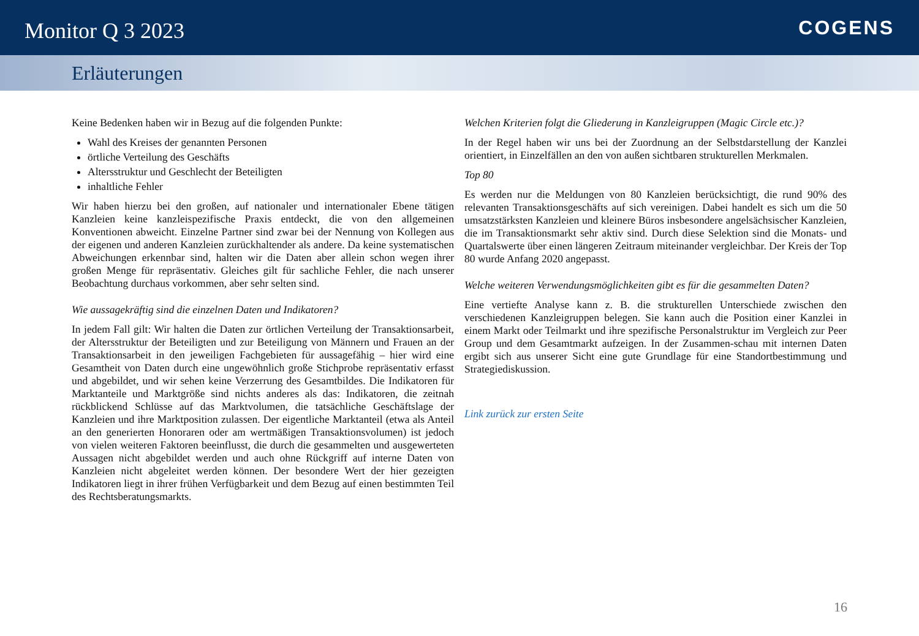Monitor Q 3 2023
COGENS
Erläuterungen
Keine Bedenken haben wir in Bezug auf die folgenden Punkte:
Wahl des Kreises der genannten Personen
örtliche Verteilung des Geschäfts
Altersstruktur und Geschlecht der Beteiligten
inhaltliche Fehler
Wir haben hierzu bei den großen, auf nationaler und internationaler Ebene tätigen Kanzleien keine kanzleispezifische Praxis entdeckt, die von den allgemeinen Konventionen abweicht. Einzelne Partner sind zwar bei der Nennung von Kollegen aus der eigenen und anderen Kanzleien zurückhaltender als andere. Da keine systematischen Abweichungen erkennbar sind, halten wir die Daten aber allein schon wegen ihrer großen Menge für repräsentativ. Gleiches gilt für sachliche Fehler, die nach unserer Beobachtung durchaus vorkommen, aber sehr selten sind.
Wie aussagekräftig sind die einzelnen Daten und Indikatoren?
In jedem Fall gilt: Wir halten die Daten zur örtlichen Verteilung der Transaktionsarbeit, der Altersstruktur der Beteiligten und zur Beteiligung von Männern und Frauen an der Transaktionsarbeit in den jeweiligen Fachgebieten für aussagefähig – hier wird eine Gesamtheit von Daten durch eine ungewöhnlich große Stichprobe repräsentativ erfasst und abgebildet, und wir sehen keine Verzerrung des Gesamtbildes. Die Indikatoren für Marktanteile und Marktgröße sind nichts anderes als das: Indikatoren, die zeitnah rückblickend Schlüsse auf das Marktvolumen, die tatsächliche Geschäftslage der Kanzleien und ihre Marktposition zulassen. Der eigentliche Marktanteil (etwa als Anteil an den generierten Honoraren oder am wertmäßigen Transaktionsvolumen) ist jedoch von vielen weiteren Faktoren beeinflusst, die durch die gesammelten und ausgewerteten Aussagen nicht abgebildet werden und auch ohne Rückgriff auf interne Daten von Kanzleien nicht abgeleitet werden können. Der besondere Wert der hier gezeigten Indikatoren liegt in ihrer frühen Verfügbarkeit und dem Bezug auf einen bestimmten Teil des Rechtsberatungsmarkts.
Welchen Kriterien folgt die Gliederung in Kanzleigruppen (Magic Circle etc.)?
In der Regel haben wir uns bei der Zuordnung an der Selbstdarstellung der Kanzlei orientiert, in Einzelfällen an den von außen sichtbaren strukturellen Merkmalen.
Top 80
Es werden nur die Meldungen von 80 Kanzleien berücksichtigt, die rund 90% des relevanten Transaktionsgeschäfts auf sich vereinigen. Dabei handelt es sich um die 50 umsatzstärksten Kanzleien und kleinere Büros insbesondere angelsächsischer Kanzleien, die im Transaktionsmarkt sehr aktiv sind. Durch diese Selektion sind die Monats- und Quartalswerte über einen längeren Zeitraum miteinander vergleichbar. Der Kreis der Top 80 wurde Anfang 2020 angepasst.
Welche weiteren Verwendungsmöglichkeiten gibt es für die gesammelten Daten?
Eine vertiefte Analyse kann z. B. die strukturellen Unterschiede zwischen den verschiedenen Kanzleigruppen belegen. Sie kann auch die Position einer Kanzlei in einem Markt oder Teilmarkt und ihre spezifische Personalstruktur im Vergleich zur Peer Group und dem Gesamtmarkt aufzeigen. In der Zusammen-schau mit internen Daten ergibt sich aus unserer Sicht eine gute Grundlage für eine Standortbestimmung und Strategiediskussion.
Link zurück zur ersten Seite
16